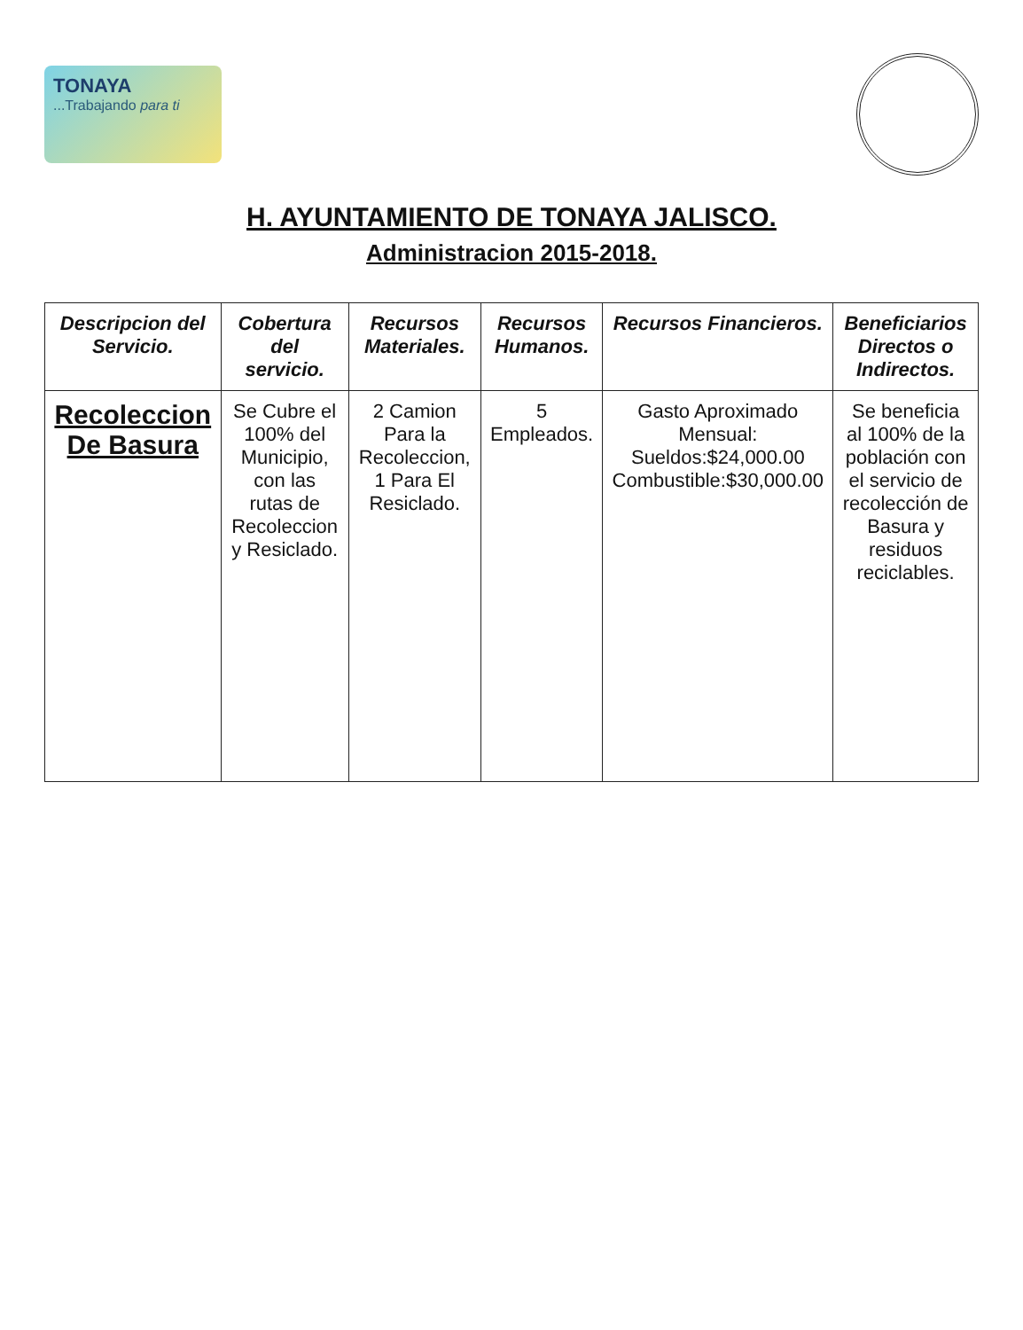TONAYA...Trabajando para ti
H. AYUNTAMIENTO DE TONAYA JALISCO.
Administracion 2015-2018.
| Descripcion del Servicio. | Cobertura del servicio. | Recursos Materiales. | Recursos Humanos. | Recursos Financieros. | Beneficiarios Directos o Indirectos. |
| --- | --- | --- | --- | --- | --- |
| Recoleccion De Basura | Se Cubre el 100% del Municipio, con las rutas de Recoleccion y Resiclado. | 2 Camion Para la Recoleccion, 1 Para El Resiclado. | 5 Empleados. | Gasto Aproximado Mensual: Sueldos:$24,000.00 Combustible:$30,000.00 | Se beneficia al 100% de la población con el servicio de recolección de Basura y residuos reciclables. |